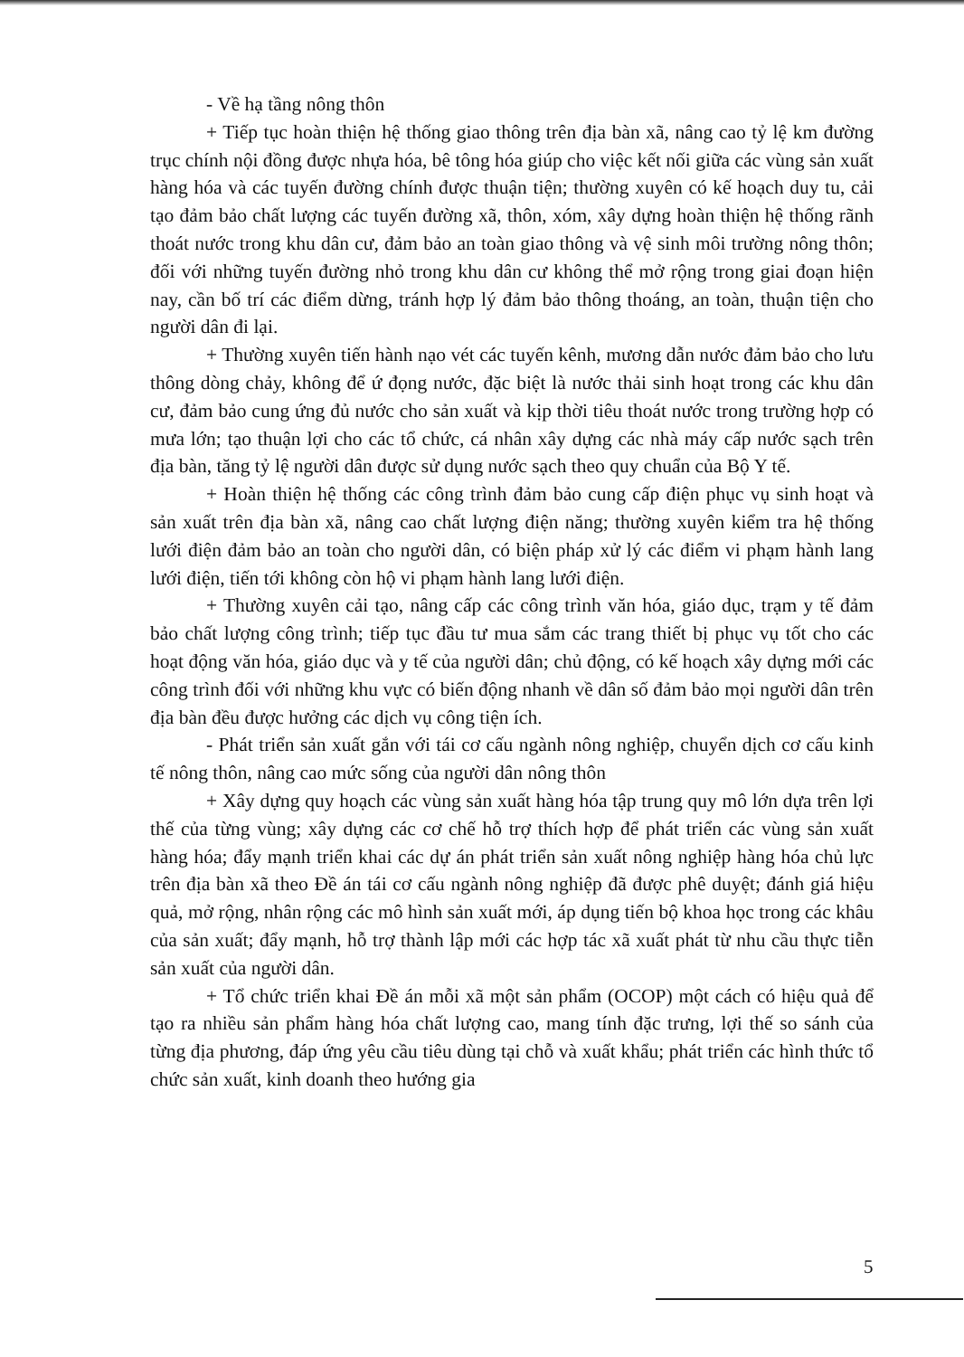- Về hạ tầng nông thôn
+ Tiếp tục hoàn thiện hệ thống giao thông trên địa bàn xã, nâng cao tỷ lệ km đường trục chính nội đồng được nhựa hóa, bê tông hóa giúp cho việc kết nối giữa các vùng sản xuất hàng hóa và các tuyến đường chính được thuận tiện; thường xuyên có kế hoạch duy tu, cải tạo đảm bảo chất lượng các tuyến đường xã, thôn, xóm, xây dựng hoàn thiện hệ thống rãnh thoát nước trong khu dân cư, đảm bảo an toàn giao thông và vệ sinh môi trường nông thôn; đối với những tuyến đường nhỏ trong khu dân cư không thể mở rộng trong giai đoạn hiện nay, cần bố trí các điểm dừng, tránh hợp lý đảm bảo thông thoáng, an toàn, thuận tiện cho người dân đi lại.
+ Thường xuyên tiến hành nạo vét các tuyến kênh, mương dẫn nước đảm bảo cho lưu thông dòng chảy, không để ứ đọng nước, đặc biệt là nước thải sinh hoạt trong các khu dân cư, đảm bảo cung ứng đủ nước cho sản xuất và kịp thời tiêu thoát nước trong trường hợp có mưa lớn; tạo thuận lợi cho các tổ chức, cá nhân xây dựng các nhà máy cấp nước sạch trên địa bàn, tăng tỷ lệ người dân được sử dụng nước sạch theo quy chuẩn của Bộ Y tế.
+ Hoàn thiện hệ thống các công trình đảm bảo cung cấp điện phục vụ sinh hoạt và sản xuất trên địa bàn xã, nâng cao chất lượng điện năng; thường xuyên kiểm tra hệ thống lưới điện đảm bảo an toàn cho người dân, có biện pháp xử lý các điểm vi phạm hành lang lưới điện, tiến tới không còn hộ vi phạm hành lang lưới điện.
+ Thường xuyên cải tạo, nâng cấp các công trình văn hóa, giáo dục, trạm y tế đảm bảo chất lượng công trình; tiếp tục đầu tư mua sắm các trang thiết bị phục vụ tốt cho các hoạt động văn hóa, giáo dục và y tế của người dân; chủ động, có kế hoạch xây dựng mới các công trình đối với những khu vực có biến động nhanh về dân số đảm bảo mọi người dân trên địa bàn đều được hưởng các dịch vụ công tiện ích.
- Phát triển sản xuất gắn với tái cơ cấu ngành nông nghiệp, chuyển dịch cơ cấu kinh tế nông thôn, nâng cao mức sống của người dân nông thôn
+ Xây dựng quy hoạch các vùng sản xuất hàng hóa tập trung quy mô lớn dựa trên lợi thế của từng vùng; xây dựng các cơ chế hỗ trợ thích hợp để phát triển các vùng sản xuất hàng hóa; đẩy mạnh triển khai các dự án phát triển sản xuất nông nghiệp hàng hóa chủ lực trên địa bàn xã theo Đề án tái cơ cấu ngành nông nghiệp đã được phê duyệt; đánh giá hiệu quả, mở rộng, nhân rộng các mô hình sản xuất mới, áp dụng tiến bộ khoa học trong các khâu của sản xuất; đẩy mạnh, hỗ trợ thành lập mới các hợp tác xã xuất phát từ nhu cầu thực tiễn sản xuất của người dân.
+ Tổ chức triển khai Đề án mỗi xã một sản phẩm (OCOP) một cách có hiệu quả để tạo ra nhiều sản phẩm hàng hóa chất lượng cao, mang tính đặc trưng, lợi thế so sánh của từng địa phương, đáp ứng yêu cầu tiêu dùng tại chỗ và xuất khẩu; phát triển các hình thức tổ chức sản xuất, kinh doanh theo hướng gia
5